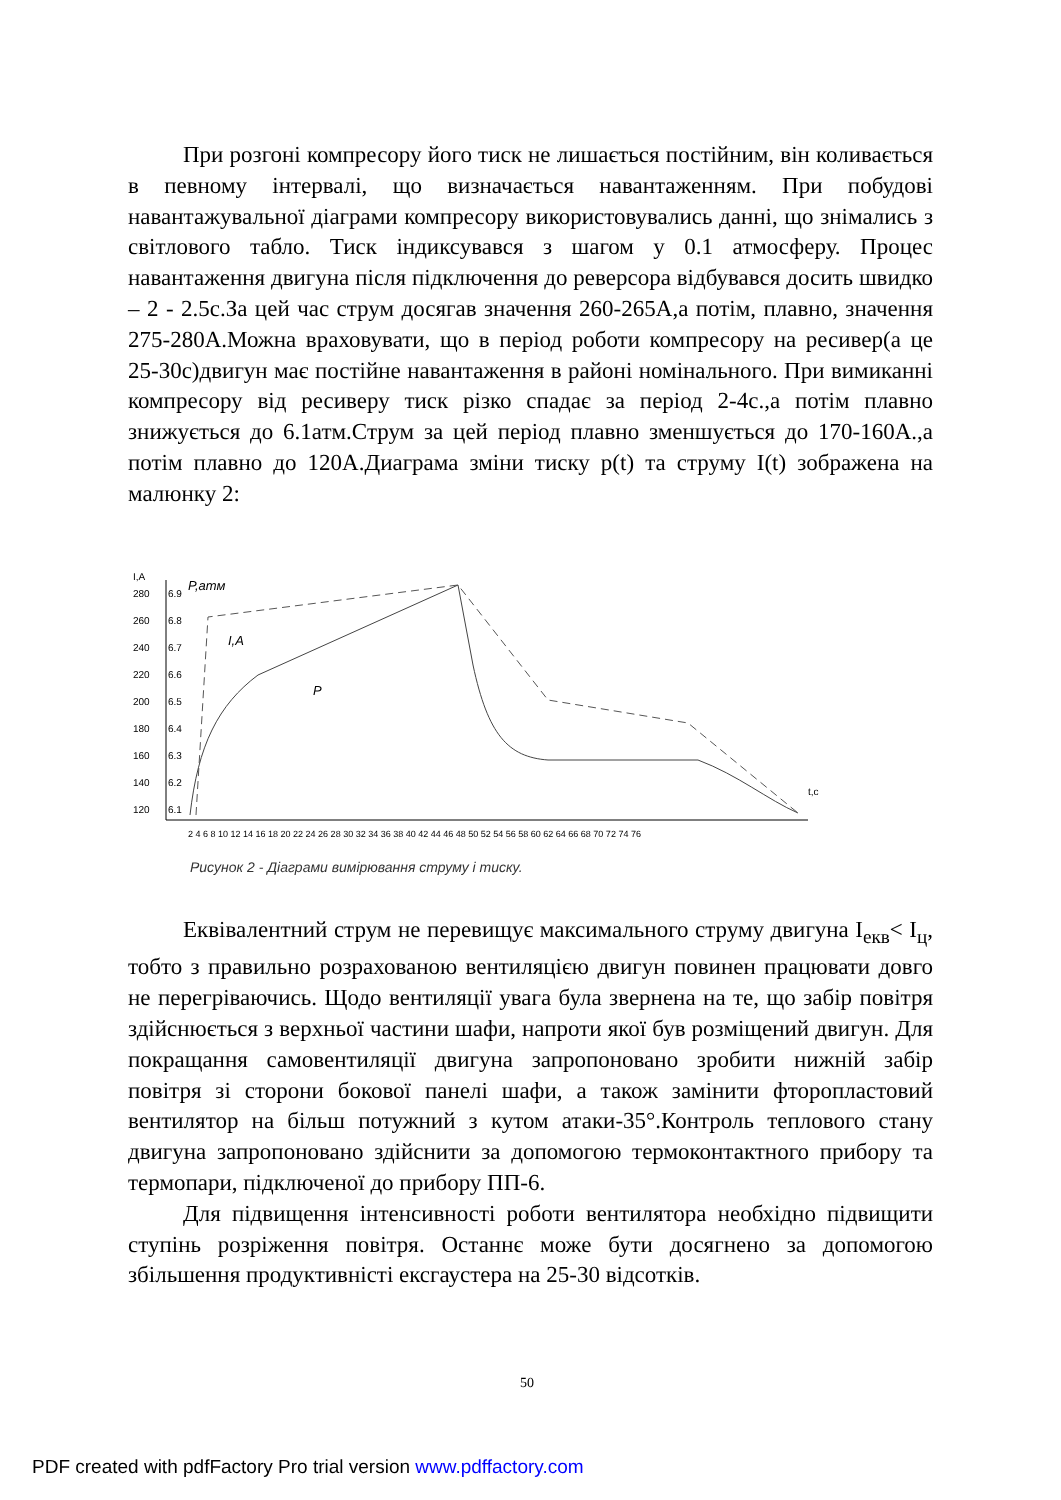При розгоні компресору його тиск не лишається постійним, він коливається в певному інтервалі, що визначається навантаженням. При побудові навантажувальної діаграми компресору використовувались данні, що знімались з світлового табло. Тиск індиксувався з шагом у 0.1 атмосферу. Процес навантаження двигуна після підключення до реверсора відбувався досить швидко – 2 - 2.5с.За цей час струм досягав значення 260-265А,а потім, плавно, значення 275-280А.Можна враховувати, що в період роботи компресору на ресивер(а це 25-30с)двигун має постійне навантаження в районі номінального. При вимиканні компресору від ресиверу тиск різко спадає за період 2-4с.,а потім плавно знижується до 6.1атм.Струм за цей період плавно зменшується до 170-160А.,а потім плавно до 120А.Диаграма зміни тиску p(t) та струму I(t) зображена на малюнку 2:
I,A
P,атм
280
260
240
220
200
180
160
140
120
6.9
6.8
6.7
6.6
6.5
6.4
6.3
6.2
6.1
I,A
P
t,c
2 4 6 8 10 12 14 16 18 20 22 24 26 28 30 32 34 36 38 40 42 44 46 48 50 52 54 56 58 60 62 64 66 68 70 72 74 76
Рисунок 2 - Діаграми вимірювання струму і тиску.
Еквівалентний струм не перевищує максимального струму двигуна I<sub>екв</sub>< I<sub>ц</sub>, тобто з правильно розрахованою вентиляцією двигун повинен працювати довго не перегріваючись. Щодо вентиляції увага була звернена на те, що забір повітря здійснюється з верхньої частини шафи, напроти якої був розміщений двигун. Для покращання самовентиляції двигуна запропоновано зробити нижній забір повітря зі сторони бокової панелі шафи, а також замінити фторопластовий вентилятор на більш потужний з кутом атаки-35°.Контроль теплового стану двигуна запропоновано здійснити за допомогою термоконтактного прибору та термопари, підключеної до прибору ПП-6.
Для підвищення інтенсивності роботи вентилятора необхідно підвищити ступінь розріження повітря. Останнє може бути досягнено за допомогою збільшення продуктивністі ексгаустера на 25-30 відсотків.
50
PDF created with pdfFactory Pro trial version www.pdffactory.com